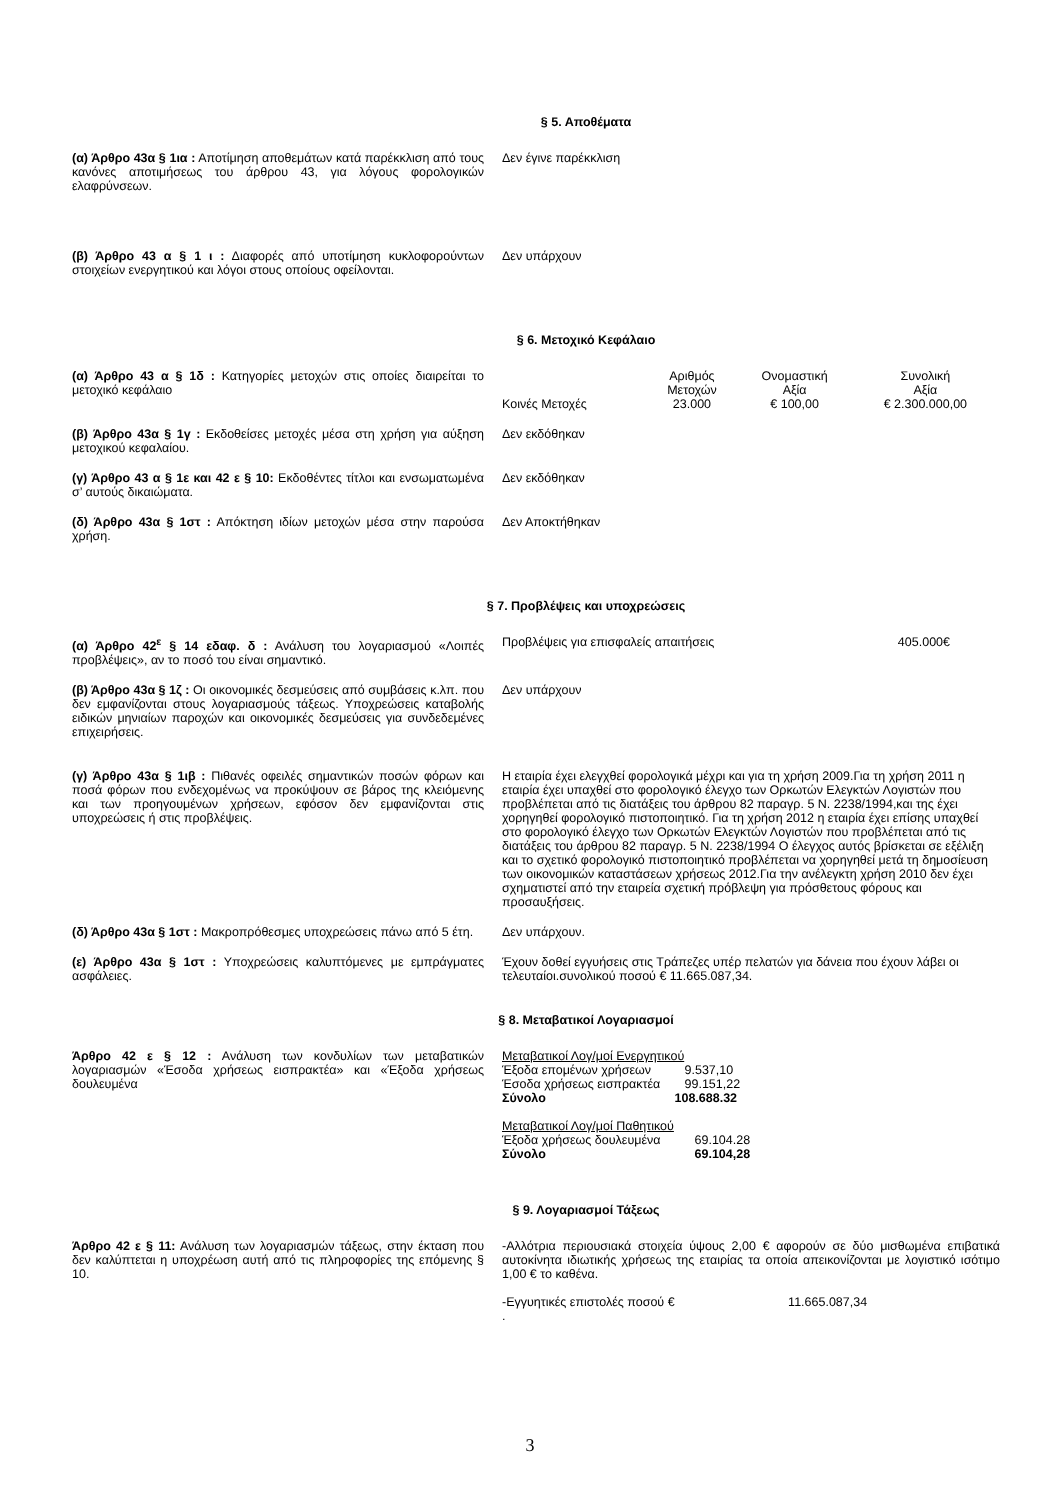§ 5. Αποθέματα
(α) Άρθρο 43α § 1ια : Αποτίμηση αποθεμάτων κατά παρέκκλιση από τους κανόνες αποτιμήσεως του άρθρου 43, για λόγους φορολογικών ελαφρύνσεων.
Δεν έγινε παρέκκλιση
(β) Άρθρο 43 α § 1 ι : Διαφορές από υποτίμηση κυκλοφορούντων στοιχείων ενεργητικού και λόγοι στους οποίους οφείλονται.
Δεν υπάρχουν
§ 6. Μετοχικό Κεφάλαιο
(α) Άρθρο 43 α § 1δ : Κατηγορίες μετοχών στις οποίες διαιρείται το μετοχικό κεφάλαιο
| | Αριθμός Μετοχών | Ονομαστική Αξία | Συνολική Αξία |
| Κοινές Μετοχές | 23.000 | € 100,00 | € 2.300.000,00 |
(β) Άρθρο 43α § 1γ : Εκδοθείσες μετοχές μέσα στη χρήση για αύξηση μετοχικού κεφαλαίου.
Δεν εκδόθηκαν
(γ) Άρθρο 43 α § 1ε και 42 ε § 10: Εκδοθέντες τίτλοι και ενσωματωμένα σ’ αυτούς δικαιώματα.
Δεν εκδόθηκαν
(δ) Άρθρο 43α § 1στ : Απόκτηση ιδίων μετοχών μέσα στην παρούσα χρήση.
Δεν Αποκτήθηκαν
§ 7. Προβλέψεις και υποχρεώσεις
(α) Άρθρο 42<sup>ε</sup> § 14 εδαφ. δ : Ανάλυση του λογαριασμού «Λοιπές προβλέψεις», αν το ποσό του είναι σημαντικό.
Προβλέψεις για επισφαλείς απαιτήσεις 405.000€
(β) Άρθρο 43α § 1ζ : Οι οικονομικές δεσμεύσεις από συμβάσεις κ.λπ. που δεν εμφανίζονται στους λογαριασμούς τάξεως. Υποχρεώσεις καταβολής ειδικών μηνιαίων παροχών και οικονομικές δεσμεύσεις για συνδεδεμένες επιχειρήσεις.
Δεν υπάρχουν
(γ) Άρθρο 43α § 1ιβ : Πιθανές οφειλές σημαντικών ποσών φόρων και ποσά φόρων που ενδεχομένως να προκύψουν σε βάρος της κλειόμενης και των προηγουμένων χρήσεων, εφόσον δεν εμφανίζονται στις υποχρεώσεις ή στις προβλέψεις.
Η εταιρία έχει ελεγχθεί φορολογικά μέχρι και για τη χρήση 2009.Για τη χρήση 2011 η εταιρία έχει υπαχθεί στο φορολογικό έλεγχο των Ορκωτών Ελεγκτών Λογιστών που προβλέπεται από τις διατάξεις του άρθρου 82 παραγρ. 5 Ν. 2238/1994,και της έχει χορηγηθεί φορολογικό πιστοποιητικό. Για τη χρήση 2012 η εταιρία έχει επίσης υπαχθεί στο φορολογικό έλεγχο των Ορκωτών Ελεγκτών Λογιστών που προβλέπεται από τις διατάξεις του άρθρου 82 παραγρ. 5 Ν. 2238/1994 Ο έλεγχος αυτός βρίσκεται σε εξέλιξη και το σχετικό φορολογικό πιστοποιητικό προβλέπεται να χορηγηθεί μετά τη δημοσίευση των οικονομικών καταστάσεων χρήσεως 2012.Για την ανέλεγκτη χρήση 2010 δεν έχει σχηματιστεί από την εταιρεία σχετική πρόβλεψη για πρόσθετους φόρους και προσαυξήσεις.
(δ) Άρθρο 43α § 1στ : Μακροπρόθεσμες υποχρεώσεις πάνω από 5 έτη.
Δεν υπάρχουν.
(ε) Άρθρο 43α § 1στ : Υποχρεώσεις καλυπτόμενες με εμπράγματες ασφάλειες.
Έχουν δοθεί εγγυήσεις στις Τράπεζες υπέρ πελατών για δάνεια που έχουν λάβει οι τελευταίοι.συνολικού ποσού € 11.665.087,34.
§ 8. Μεταβατικοί Λογαριασμοί
Άρθρο 42 ε § 12 : Ανάλυση των κονδυλίων των μεταβατικών λογαριασμών «Έσοδα χρήσεως εισπρακτέα» και «Έξοδα χρήσεως δουλευμένα
| Μεταβατικοί Λογ/μοί Ενεργητικού | |
| Έξοδα επομένων χρήσεων | 9.537,10 |
| Έσοδα χρήσεως εισπρακτέα | 99.151,22 |
| Σύνολο | 108.688.32 |
| Μεταβατικοί Λογ/μοί Παθητικού | |
| Έξοδα χρήσεως δουλευμένα | 69.104.28 |
| Σύνολο | 69.104,28 |
§ 9. Λογαριασμοί Τάξεως
Άρθρο 42 ε § 11: Ανάλυση των λογαριασμών τάξεως, στην έκταση που δεν καλύπτεται η υποχρέωση αυτή από τις πληροφορίες της επόμενης § 10.
-Αλλότρια περιουσιακά στοιχεία ύψους 2,00 € αφορούν σε δύο μισθωμένα επιβατικά αυτοκίνητα ιδιωτικής χρήσεως της εταιρίας τα οποία απεικονίζονται με λογιστικό ισότιμο 1,00 € το καθένα.
-Εγγυητικές επιστολές ποσού € 11.665.087,34
.
3